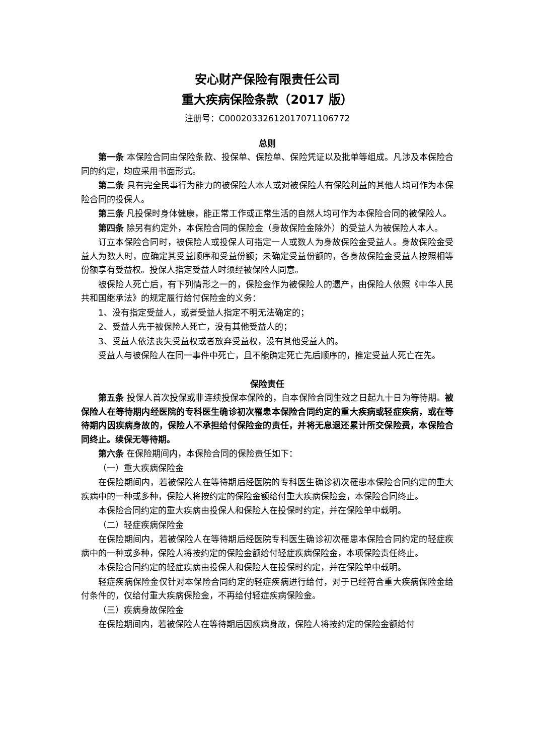安心财产保险有限责任公司
重大疾病保险条款（2017 版）
注册号：C00020332612017071106772
总则
第一条 本保险合同由保险条款、投保单、保险单、保险凭证以及批单等组成。凡涉及本保险合同的约定，均应采用书面形式。
第二条 具有完全民事行为能力的被保险人本人或对被保险人有保险利益的其他人均可作为本保险合同的投保人。
第三条 凡投保时身体健康，能正常工作或正常生活的自然人均可作为本保险合同的被保险人。
第四条 除另有约定外，本保险合同的保险金（身故保险金除外）的受益人为被保险人本人。
订立本保险合同时，被保险人或投保人可指定一人或数人为身故保险金受益人。身故保险金受益人为数人时，应确定其受益顺序和受益份额；未确定受益份额的，各身故保险金受益人按照相等份额享有受益权。投保人指定受益人时须经被保险人同意。
被保险人死亡后，有下列情形之一的，保险金作为被保险人的遗产，由保险人依照《中华人民共和国继承法》的规定履行给付保险金的义务：
1、没有指定受益人，或者受益人指定不明无法确定的；
2、受益人先于被保险人死亡，没有其他受益人的；
3、受益人依法丧失受益权或者放弃受益权，没有其他受益人的。
受益人与被保险人在同一事件中死亡，且不能确定死亡先后顺序的，推定受益人死亡在先。
保险责任
第五条 投保人首次投保或非连续投保本保险的，自本保险合同生效之日起九十日为等待期。被保险人在等待期内经医院的专科医生确诊初次罹患本保险合同约定的重大疾病或轻症疾病，或在等待期内因疾病身故的，保险人不承担给付保险金的责任，并将无息退还累计所交保险费，本保险合同终止。续保无等待期。
第六条 在保险期间内，本保险合同的保险责任如下：
（一）重大疾病保险金
在保险期间内，若被保险人在等待期后经医院的专科医生确诊初次罹患本保险合同约定的重大疾病中的一种或多种，保险人将按约定的保险金额给付重大疾病保险金，本保险合同终止。
本保险合同约定的重大疾病由投保人和保险人在投保时约定，并在保险单中载明。
（二）轻症疾病保险金
在保险期间内，若被保险人在等待期后经医院专科医生确诊初次罹患本保险合同约定的轻症疾病中的一种或多种，保险人将按约定的保险金额给付轻症疾病保险金，本项保险责任终止。
本保险合同约定的轻症疾病由投保人和保险人在投保时约定，并在保险单中载明。
轻症疾病保险金仅针对本保险合同约定的轻症疾病进行给付，对于已经符合重大疾病保险金给付条件的，仅给付重大疾病保险金，不再给付轻症疾病保险金。
（三）疾病身故保险金
在保险期间内，若被保险人在等待期后因疾病身故，保险人将按约定的保险金额给付